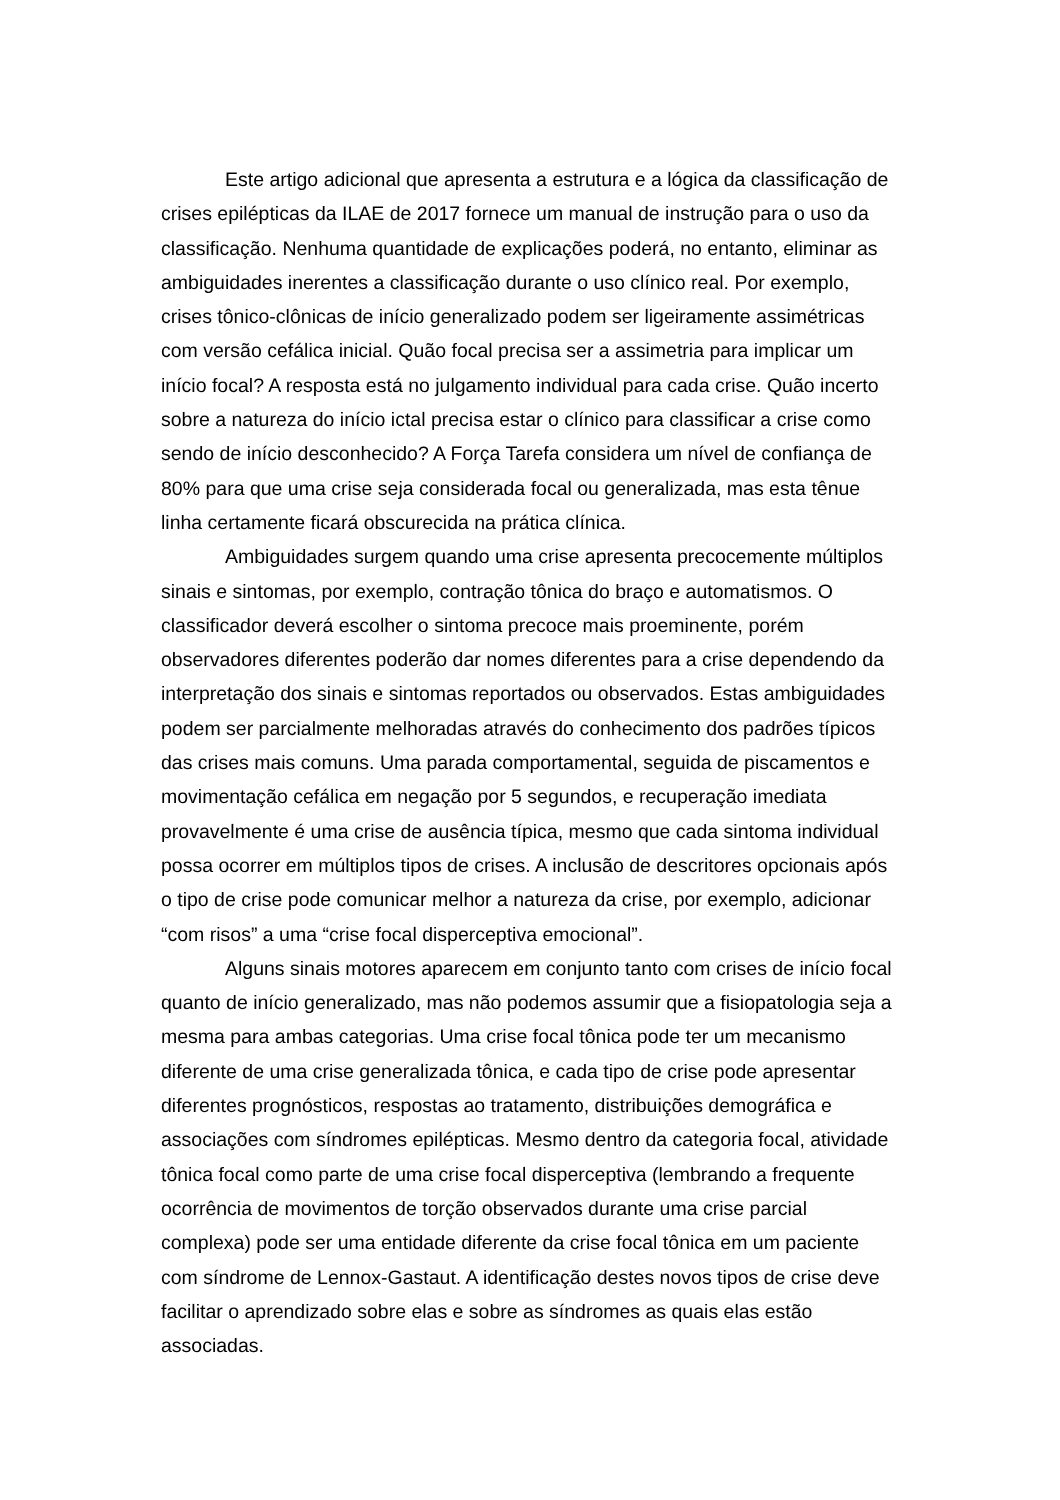Este artigo adicional que apresenta a estrutura e a lógica da classificação de crises epilépticas da ILAE de 2017 fornece um manual de instrução para o uso da classificação. Nenhuma quantidade de explicações poderá, no entanto, eliminar as ambiguidades inerentes a classificação durante o uso clínico real. Por exemplo, crises tônico-clônicas de início generalizado podem ser ligeiramente assimétricas com versão cefálica inicial. Quão focal precisa ser a assimetria para implicar um início focal? A resposta está no julgamento individual para cada crise. Quão incerto sobre a natureza do início ictal precisa estar o clínico para classificar a crise como sendo de início desconhecido? A Força Tarefa considera um nível de confiança de 80% para que uma crise seja considerada focal ou generalizada, mas esta tênue linha certamente ficará obscurecida na prática clínica.
Ambiguidades surgem quando uma crise apresenta precocemente múltiplos sinais e sintomas, por exemplo, contração tônica do braço e automatismos. O classificador deverá escolher o sintoma precoce mais proeminente, porém observadores diferentes poderão dar nomes diferentes para a crise dependendo da interpretação dos sinais e sintomas reportados ou observados. Estas ambiguidades podem ser parcialmente melhoradas através do conhecimento dos padrões típicos das crises mais comuns. Uma parada comportamental, seguida de piscamentos e movimentação cefálica em negação por 5 segundos, e recuperação imediata provavelmente é uma crise de ausência típica, mesmo que cada sintoma individual possa ocorrer em múltiplos tipos de crises. A inclusão de descritores opcionais após o tipo de crise pode comunicar melhor a natureza da crise, por exemplo, adicionar “com risos” a uma “crise focal disperceptiva emocional”.
Alguns sinais motores aparecem em conjunto tanto com crises de início focal quanto de início generalizado, mas não podemos assumir que a fisiopatologia seja a mesma para ambas categorias. Uma crise focal tônica pode ter um mecanismo diferente de uma crise generalizada tônica, e cada tipo de crise pode apresentar diferentes prognósticos, respostas ao tratamento, distribuições demográfica e associações com síndromes epilépticas. Mesmo dentro da categoria focal, atividade tônica focal como parte de uma crise focal disperceptiva (lembrando a frequente ocorrência de movimentos de torção observados durante uma crise parcial complexa) pode ser uma entidade diferente da crise focal tônica em um paciente com síndrome de Lennox-Gastaut. A identificação destes novos tipos de crise deve facilitar o aprendizado sobre elas e sobre as síndromes as quais elas estão associadas.